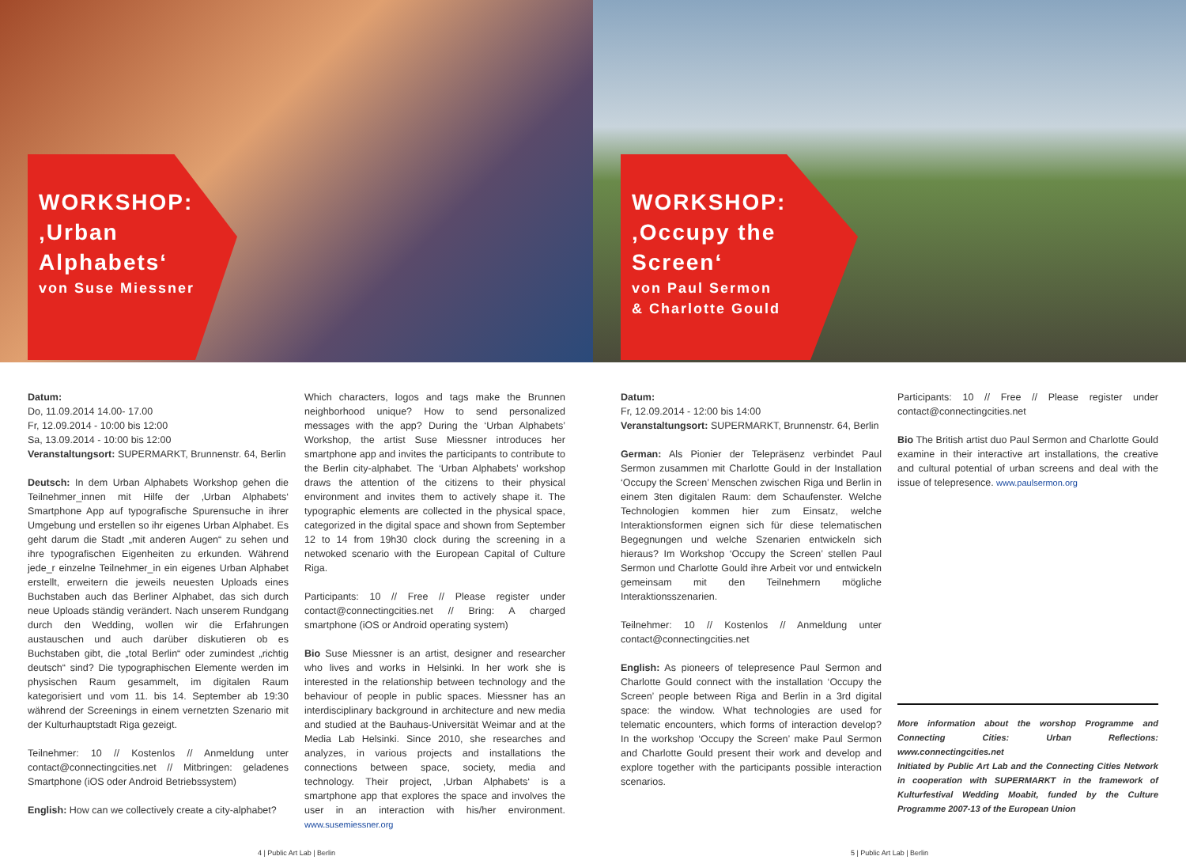WORKSHOP:
‚Urban Alphabets‘
von Suse Miessner
WORKSHOP:
‚Occupy the Screen‘
von Paul Sermon
& Charlotte Gould
Datum:
Do, 11.09.2014 14.00- 17.00
Fr, 12.09.2014 - 10:00 bis 12:00
Sa, 13.09.2014 - 10:00 bis 12:00
Veranstaltungsort: SUPERMARKT, Brunnenstr. 64, Berlin
Deutsch: In dem Urban Alphabets Workshop gehen die Teilnehmer_innen mit Hilfe der ‚Urban Alphabets‘ Smartphone App auf typografische Spurensuche in ihrer Umgebung und erstellen so ihr eigenes Urban Alphabet. Es geht darum die Stadt „mit anderen Augen“ zu sehen und ihre typografischen Eigenheiten zu erkunden. Während jede_r einzelne Teilnehmer_in ein eigenes Urban Alphabet erstellt, erweitern die jeweils neuesten Uploads eines Buchstaben auch das Berliner Alphabet, das sich durch neue Uploads ständig verändert. Nach unserem Rundgang durch den Wedding, wollen wir die Erfahrungen austauschen und auch darüber diskutieren ob es Buchstaben gibt, die „total Berlin“ oder zumindest „richtig deutsch“ sind? Die typographischen Elemente werden im physischen Raum gesammelt, im digitalen Raum kategorisiert und vom 11. bis 14. September ab 19:30 während der Screenings in einem vernetzten Szenario mit der Kulturhauptstadt Riga gezeigt.
Teilnehmer: 10 // Kostenlos // Anmeldung unter contact@connectingcities.net // Mitbringen: geladenes Smartphone (iOS oder Android Betriebssystem)
English: How can we collectively create a city-alphabet?
Which characters, logos and tags make the Brunnen neighborhood unique? How to send personalized messages with the app? During the ‘Urban Alphabets’ Workshop, the artist Suse Miessner introduces her smartphone app and invites the participants to contribute to the Berlin city-alphabet. The ‘Urban Alphabets’ workshop draws the attention of the citizens to their physical environment and invites them to actively shape it. The typographic elements are collected in the physical space, categorized in the digital space and shown from September 12 to 14 from 19h30 clock during the screening in a netwoked scenario with the European Capital of Culture Riga.
Participants: 10 // Free // Please register under contact@connectingcities.net // Bring: A charged smartphone (iOS or Android operating system)
Bio Suse Miessner is an artist, designer and researcher who lives and works in Helsinki. In her work she is interested in the relationship between technology and the behaviour of people in public spaces. Miessner has an interdisciplinary background in architecture and new media and studied at the Bauhaus-Universität Weimar and at the Media Lab Helsinki. Since 2010, she researches and analyzes, in various projects and installations the connections between space, society, media and technology. Their project, ‚Urban Alphabets‘ is a smartphone app that explores the space and involves the user in an interaction with his/her environment. www.susemiessner.org
Datum:
Fr, 12.09.2014 - 12:00 bis 14:00
Veranstaltungsort: SUPERMARKT, Brunnenstr. 64, Berlin
German: Als Pionier der Telepräsenz verbindet Paul Sermon zusammen mit Charlotte Gould in der Installation ‘Occupy the Screen’ Menschen zwischen Riga und Berlin in einem 3ten digitalen Raum: dem Schaufenster. Welche Technologien kommen hier zum Einsatz, welche Interaktionsformen eignen sich für diese telematischen Begegnungen und welche Szenarien entwickeln sich hieraus? Im Workshop ‘Occupy the Screen’ stellen Paul Sermon und Charlotte Gould ihre Arbeit vor und entwickeln gemeinsam mit den Teilnehmern mögliche Interaktionsszenarien.
Teilnehmer: 10 // Kostenlos // Anmeldung unter contact@connectingcities.net
English: As pioneers of telepresence Paul Sermon and Charlotte Gould connect with the installation ‘Occupy the Screen’ people between Riga and Berlin in a 3rd digital space: the window. What technologies are used for telematic encounters, which forms of interaction develop? In the workshop ‘Occupy the Screen’ make Paul Sermon and Charlotte Gould present their work and develop and explore together with the participants possible interaction scenarios.
Participants: 10 // Free // Please register under contact@connectingcities.net
Bio The British artist duo Paul Sermon and Charlotte Gould examine in their interactive art installations, the creative and cultural potential of urban screens and deal with the issue of telepresence. www.paulsermon.org
More information about the worshop Programme and Connecting Cities: Urban Reflections: www.connectingcities.net
Initiated by Public Art Lab and the Connecting Cities Network in cooperation with SUPERMARKT in the framework of Kulturfestival Wedding Moabit, funded by the Culture Programme 2007-13 of the European Union
4 | Public Art Lab | Berlin 5 | Public Art Lab | Berlin